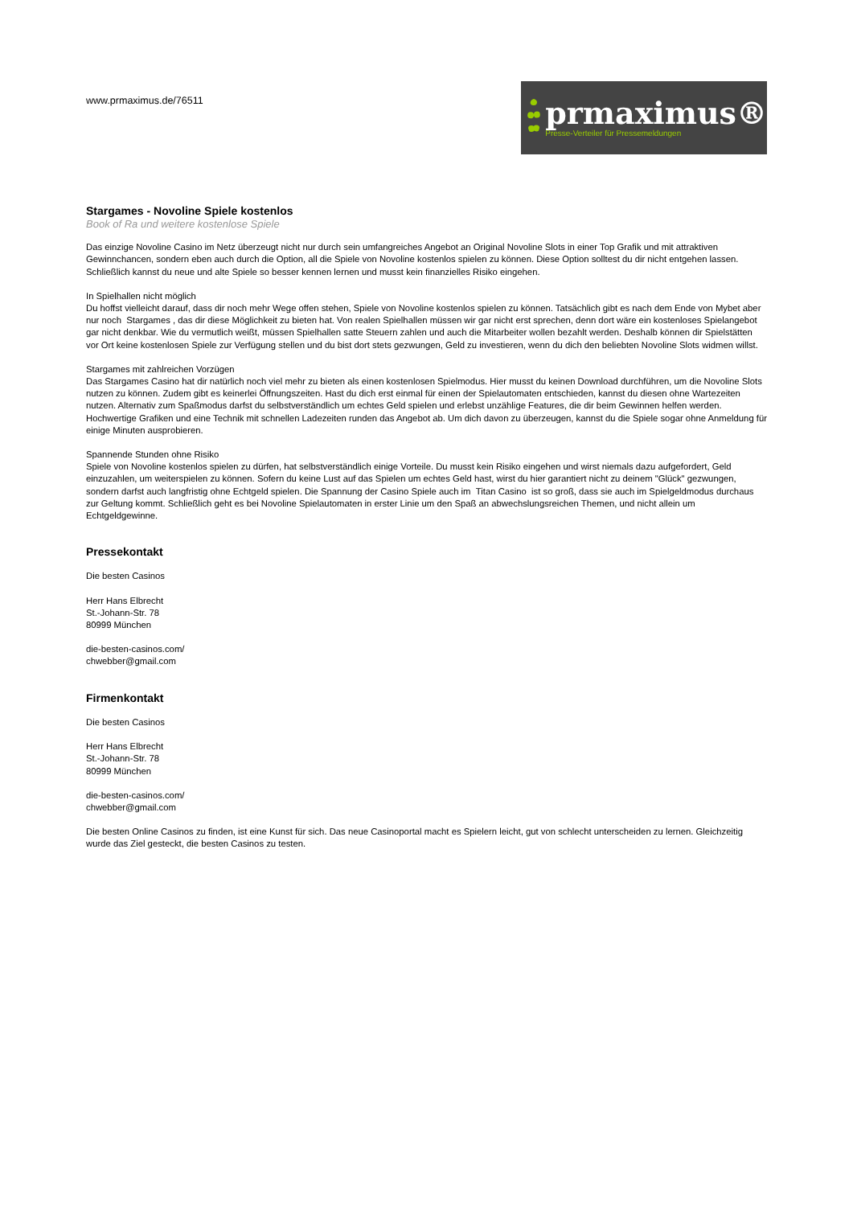www.prmaximus.de/76511
prmaximus®
Presse-Verteiler für Pressemeldungen
Stargames - Novoline Spiele kostenlos
Book of Ra und weitere kostenlose Spiele
Das einzige Novoline Casino im Netz überzeugt nicht nur durch sein umfangreiches Angebot an Original Novoline Slots in einer Top Grafik und mit attraktiven Gewinnchancen, sondern eben auch durch die Option, all die Spiele von Novoline kostenlos spielen zu können. Diese Option solltest du dir nicht entgehen lassen. Schließlich kannst du neue und alte Spiele so besser kennen lernen und musst kein finanzielles Risiko eingehen.
In Spielhallen nicht möglich
Du hoffst vielleicht darauf, dass dir noch mehr Wege offen stehen, Spiele von Novoline kostenlos spielen zu können. Tatsächlich gibt es nach dem Ende von Mybet aber nur noch Stargames , das dir diese Möglichkeit zu bieten hat. Von realen Spielhallen müssen wir gar nicht erst sprechen, denn dort wäre ein kostenloses Spielangebot gar nicht denkbar. Wie du vermutlich weißt, müssen Spielhallen satte Steuern zahlen und auch die Mitarbeiter wollen bezahlt werden. Deshalb können dir Spielstätten vor Ort keine kostenlosen Spiele zur Verfügung stellen und du bist dort stets gezwungen, Geld zu investieren, wenn du dich den beliebten Novoline Slots widmen willst.
Stargames mit zahlreichen Vorzügen
Das Stargames Casino hat dir natürlich noch viel mehr zu bieten als einen kostenlosen Spielmodus. Hier musst du keinen Download durchführen, um die Novoline Slots nutzen zu können. Zudem gibt es keinerlei Öffnungszeiten. Hast du dich erst einmal für einen der Spielautomaten entschieden, kannst du diesen ohne Wartezeiten nutzen. Alternativ zum Spaßmodus darfst du selbstverständlich um echtes Geld spielen und erlebst unzählige Features, die dir beim Gewinnen helfen werden. Hochwertige Grafiken und eine Technik mit schnellen Ladezeiten runden das Angebot ab. Um dich davon zu überzeugen, kannst du die Spiele sogar ohne Anmeldung für einige Minuten ausprobieren.
Spannende Stunden ohne Risiko
Spiele von Novoline kostenlos spielen zu dürfen, hat selbstverständlich einige Vorteile. Du musst kein Risiko eingehen und wirst niemals dazu aufgefordert, Geld einzuzahlen, um weiterspielen zu können. Sofern du keine Lust auf das Spielen um echtes Geld hast, wirst du hier garantiert nicht zu deinem "Glück" gezwungen, sondern darfst auch langfristig ohne Echtgeld spielen. Die Spannung der Casino Spiele auch im Titan Casino ist so groß, dass sie auch im Spielgeldmodus durchaus zur Geltung kommt. Schließlich geht es bei Novoline Spielautomaten in erster Linie um den Spaß an abwechslungsreichen Themen, und nicht allein um Echtgeldgewinne.
Pressekontakt
Die besten Casinos
Herr Hans Elbrecht
St.-Johann-Str. 78
80999 München
die-besten-casinos.com/
chwebber@gmail.com
Firmenkontakt
Die besten Casinos
Herr Hans Elbrecht
St.-Johann-Str. 78
80999 München
die-besten-casinos.com/
chwebber@gmail.com
Die besten Online Casinos zu finden, ist eine Kunst für sich. Das neue Casinoportal macht es Spielern leicht, gut von schlecht unterscheiden zu lernen. Gleichzeitig wurde das Ziel gesteckt, die besten Casinos zu testen.